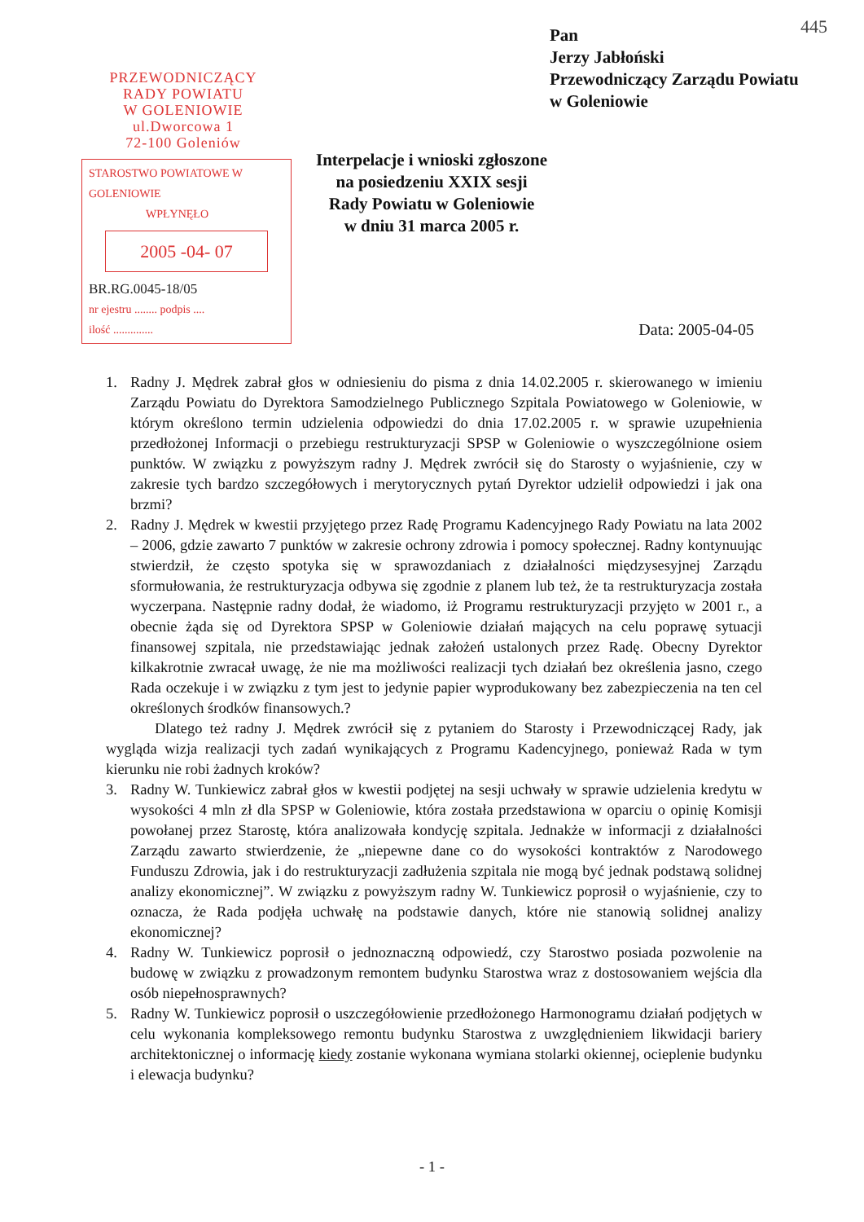445
PRZEWODNICZĄCY
RADY POWIATU
W GOLENIOWIE
ul.Dworcowa 1
72-100 Goleniów
Pan
Jerzy Jabłoński
Przewodniczący Zarządu Powiatu
w Goleniowie
STAROSTWO POWIATOWE W GOLENIOWIE
WPŁYNĘŁO
2005 -04- 07
BR.RG.0045-18/05
nr ejestru ........ podpis ....
ilość ..............
Interpelacje i wnioski zgłoszone
na posiedzeniu XXIX sesji
Rady Powiatu w Goleniowie
w dniu 31 marca 2005 r.
Data: 2005-04-05
1. Radny J. Mędrek zabrał głos w odniesieniu do pisma z dnia 14.02.2005 r. skierowanego w imieniu Zarządu Powiatu do Dyrektora Samodzielnego Publicznego Szpitala Powiatowego w Goleniowie, w którym określono termin udzielenia odpowiedzi do dnia 17.02.2005 r. w sprawie uzupełnienia przedłożonej Informacji o przebiegu restrukturyzacji SPSP w Goleniowie o wyszczególnione osiem punktów. W związku z powyższym radny J. Mędrek zwrócił się do Starosty o wyjaśnienie, czy w zakresie tych bardzo szczegółowych i merytorycznych pytań Dyrektor udzielił odpowiedzi i jak ona brzmi?
2. Radny J. Mędrek w kwestii przyjętego przez Radę Programu Kadencyjnego Rady Powiatu na lata 2002 – 2006, gdzie zawarto 7 punktów w zakresie ochrony zdrowia i pomocy społecznej. Radny kontynuując stwierdził, że często spotyka się w sprawozdaniach z działalności międzysesyjnej Zarządu sformułowania, że restrukturyzacja odbywa się zgodnie z planem lub też, że ta restrukturyzacja została wyczerpana. Następnie radny dodał, że wiadomo, iż Programu restrukturyzacji przyjęto w 2001 r., a obecnie żąda się od Dyrektora SPSP w Goleniowie działań mających na celu poprawę sytuacji finansowej szpitala, nie przedstawiając jednak założeń ustalonych przez Radę. Obecny Dyrektor kilkakrotnie zwracał uwagę, że nie ma możliwości realizacji tych działań bez określenia jasno, czego Rada oczekuje i w związku z tym jest to jedynie papier wyprodukowany bez zabezpieczenia na ten cel określonych środków finansowych.?
Dlatego też radny J. Mędrek zwrócił się z pytaniem do Starosty i Przewodniczącej Rady, jak wygląda wizja realizacji tych zadań wynikających z Programu Kadencyjnego, ponieważ Rada w tym kierunku nie robi żadnych kroków?
3. Radny W. Tunkiewicz zabrał głos w kwestii podjętej na sesji uchwały w sprawie udzielenia kredytu w wysokości 4 mln zł dla SPSP w Goleniowie, która została przedstawiona w oparciu o opinię Komisji powołanej przez Starostę, która analizowała kondycję szpitala. Jednakże w informacji z działalności Zarządu zawarto stwierdzenie, że „niepewne dane co do wysokości kontraktów z Narodowego Funduszu Zdrowia, jak i do restrukturyzacji zadłużenia szpitala nie mogą być jednak podstawą solidnej analizy ekonomicznej”. W związku z powyższym radny W. Tunkiewicz poprosił o wyjaśnienie, czy to oznacza, że Rada podjęła uchwałę na podstawie danych, które nie stanowią solidnej analizy ekonomicznej?
4. Radny W. Tunkiewicz poprosił o jednoznaczną odpowiedź, czy Starostwo posiada pozwolenie na budowę w związku z prowadzonym remontem budynku Starostwa wraz z dostosowaniem wejścia dla osób niepełnosprawnych?
5. Radny W. Tunkiewicz poprosił o uszczegółowienie przedłożonego Harmonogramu działań podjętych w celu wykonania kompleksowego remontu budynku Starostwa z uwzględnieniem likwidacji bariery architektonicznej o informację kiedy zostanie wykonana wymiana stolarki okiennej, ocieplenie budynku i elewacja budynku?
- 1 -